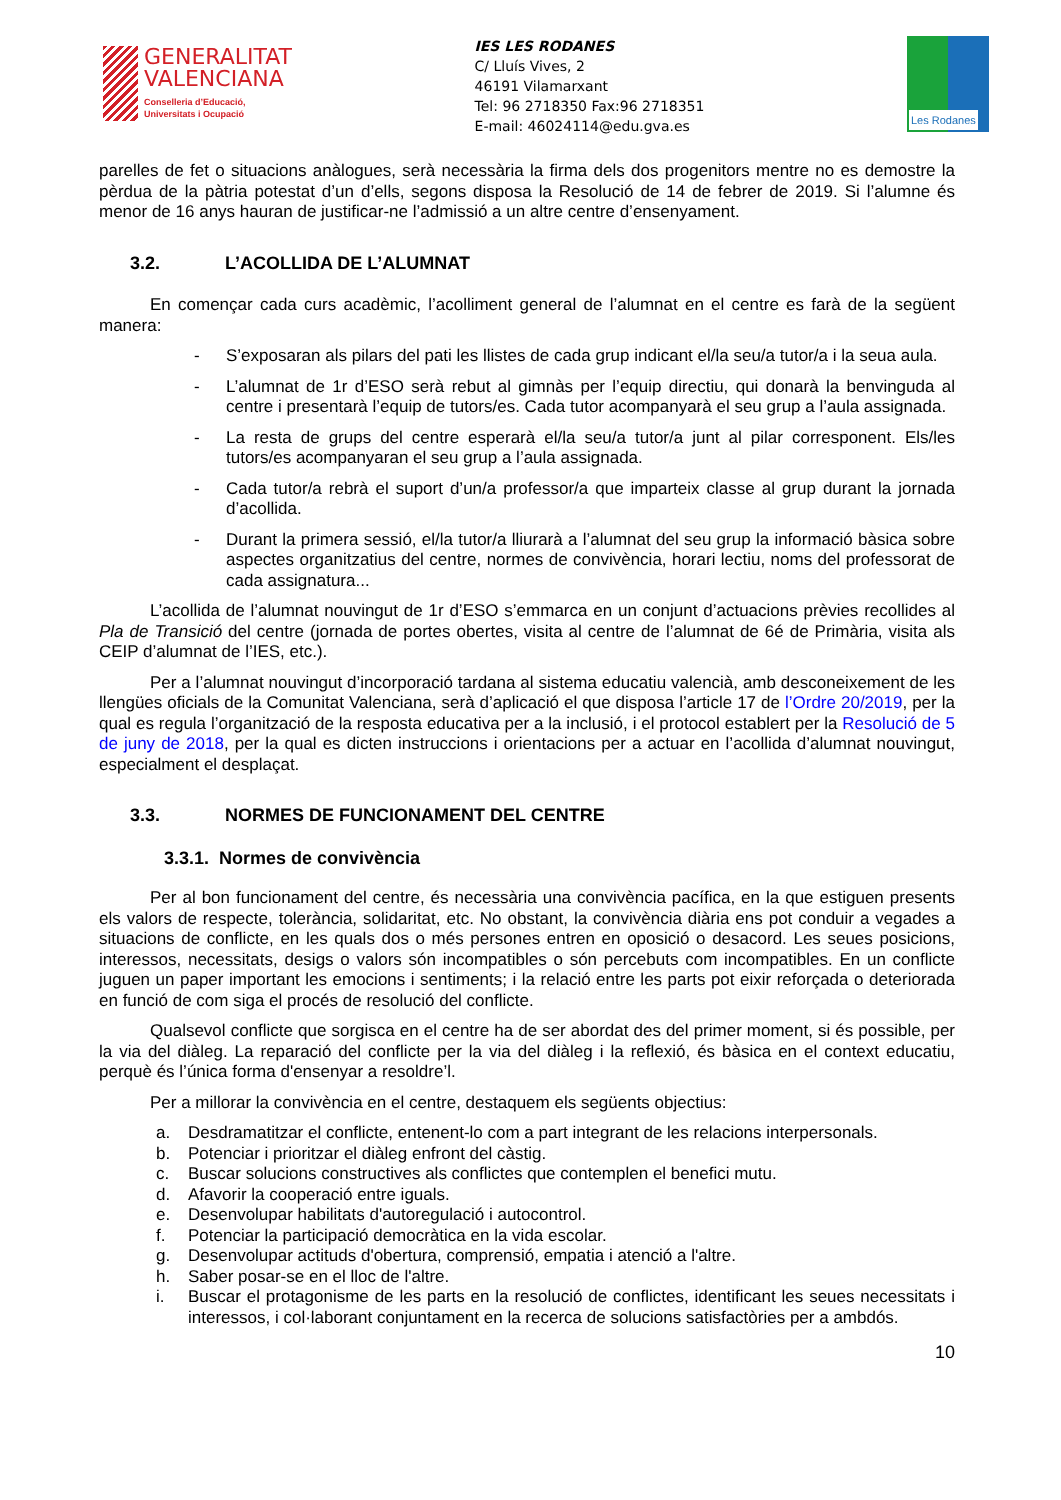GENERALITAT
VALENCIANA
Conselleria d’Educació,
Universitats i Ocupació
IES LES RODANES
C/ Lluís Vives, 2
46191 Vilamarxant
Tel: 96 2718350 Fax:96 2718351
E-mail: 46024114@edu.gva.es
Les Rodanes
parelles de fet o situacions anàlogues, serà necessària la firma dels dos progenitors mentre no es demostre la pèrdua de la pàtria potestat d’un d’ells, segons disposa la Resolució de 14 de febrer de 2019. Si l’alumne és menor de 16 anys hauran de justificar-ne l’admissió a un altre centre d’ensenyament.
3.2. L’ACOLLIDA DE L’ALUMNAT
En començar cada curs acadèmic, l’acolliment general de l’alumnat en el centre es farà de la següent manera:
- S’exposaran als pilars del pati les llistes de cada grup indicant el/la seu/a tutor/a i la seua aula.
- L’alumnat de 1r d’ESO serà rebut al gimnàs per l’equip directiu, qui donarà la benvinguda al centre i presentarà l’equip de tutors/es. Cada tutor acompanyarà el seu grup a l’aula assignada.
- La resta de grups del centre esperarà el/la seu/a tutor/a junt al pilar corresponent. Els/les tutors/es acompanyaran el seu grup a l’aula assignada.
- Cada tutor/a rebrà el suport d’un/a professor/a que imparteix classe al grup durant la jornada d’acollida.
- Durant la primera sessió, el/la tutor/a lliurarà a l’alumnat del seu grup la informació bàsica sobre aspectes organitzatius del centre, normes de convivència, horari lectiu, noms del professorat de cada assignatura...
L’acollida de l’alumnat nouvingut de 1r d’ESO s’emmarca en un conjunt d’actuacions prèvies recollides al Pla de Transició del centre (jornada de portes obertes, visita al centre de l’alumnat de 6é de Primària, visita als CEIP d’alumnat de l’IES, etc.).
Per a l’alumnat nouvingut d’incorporació tardana al sistema educatiu valencià, amb desconeixement de les llengües oficials de la Comunitat Valenciana, serà d’aplicació el que disposa l’article 17 de l’Ordre 20/2019, per la qual es regula l’organització de la resposta educativa per a la inclusió, i el protocol establert per la Resolució de 5 de juny de 2018, per la qual es dicten instruccions i orientacions per a actuar en l’acollida d’alumnat nouvingut, especialment el desplaçat.
3.3. NORMES DE FUNCIONAMENT DEL CENTRE
3.3.1. Normes de convivència
Per al bon funcionament del centre, és necessària una convivència pacífica, en la que estiguen presents els valors de respecte, tolerància, solidaritat, etc. No obstant, la convivència diària ens pot conduir a vegades a situacions de conflicte, en les quals dos o més persones entren en oposició o desacord. Les seues posicions, interessos, necessitats, desigs o valors són incompatibles o són percebuts com incompatibles. En un conflicte juguen un paper important les emocions i sentiments; i la relació entre les parts pot eixir reforçada o deteriorada en funció de com siga el procés de resolució del conflicte.
Qualsevol conflicte que sorgisca en el centre ha de ser abordat des del primer moment, si és possible, per la via del diàleg. La reparació del conflicte per la via del diàleg i la reflexió, és bàsica en el context educatiu, perquè és l’única forma d'ensenyar a resoldre’l.
Per a millorar la convivència en el centre, destaquem els següents objectius:
a. Desdramatitzar el conflicte, entenent-lo com a part integrant de les relacions interpersonals.
b. Potenciar i prioritzar el diàleg enfront del càstig.
c. Buscar solucions constructives als conflictes que contemplen el benefici mutu.
d. Afavorir la cooperació entre iguals.
e. Desenvolupar habilitats d'autoregulació i autocontrol.
f. Potenciar la participació democràtica en la vida escolar.
g. Desenvolupar actituds d'obertura, comprensió, empatia i atenció a l'altre.
h. Saber posar-se en el lloc de l'altre.
i. Buscar el protagonisme de les parts en la resolució de conflictes, identificant les seues necessitats i interessos, i col·laborant conjuntament en la recerca de solucions satisfactòries per a ambdós.
10